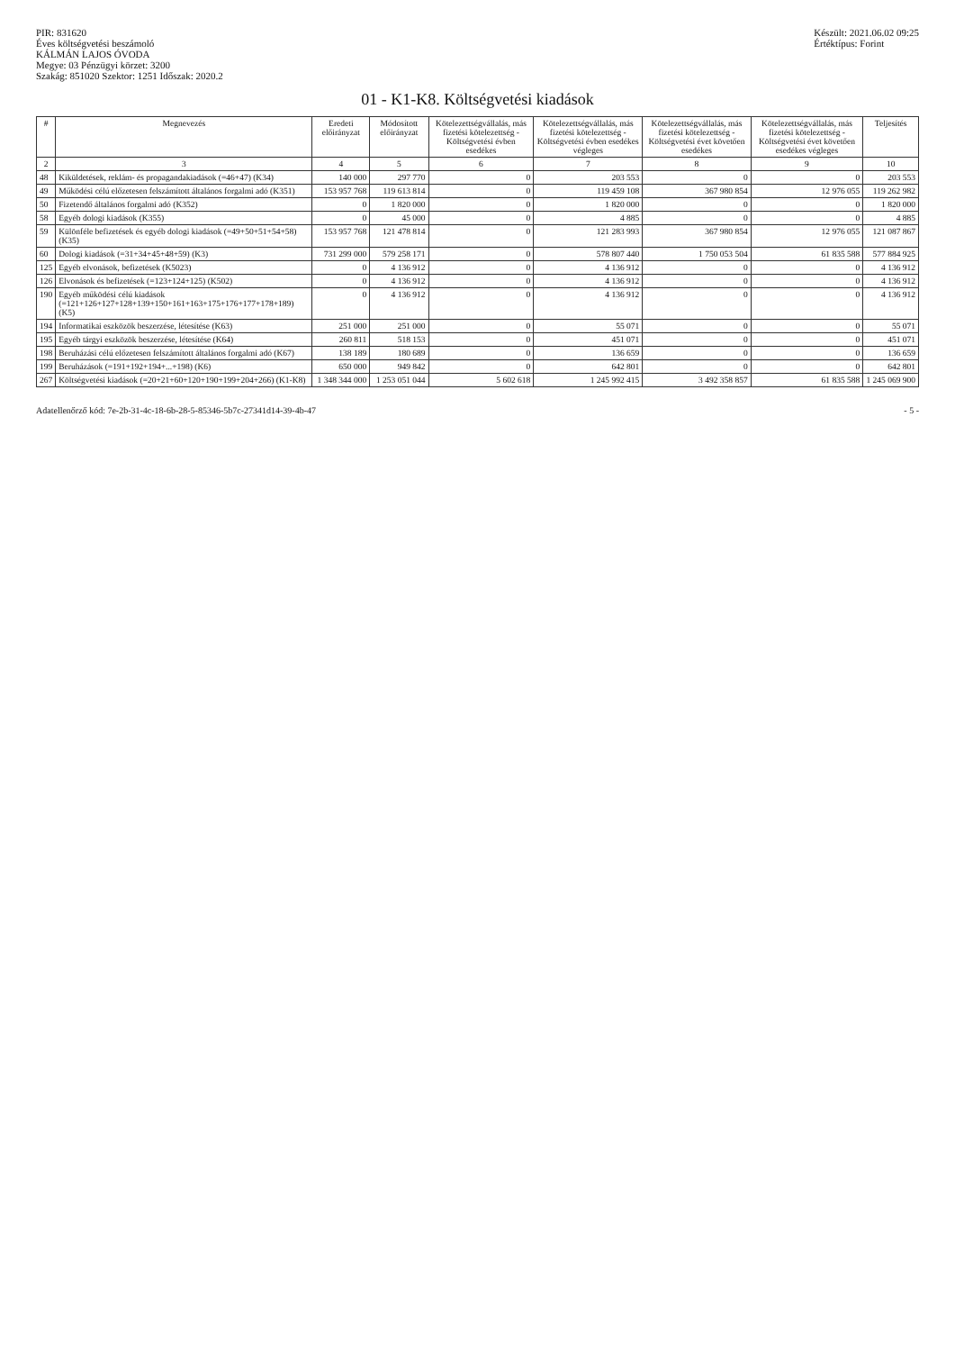PIR: 831620
Éves költségvetési beszámoló
KÁLMÁN LAJOS ÓVODA
Megye: 03 Pénzügyi körzet: 3200
Szakág: 851020 Szektor: 1251 Időszak: 2020.2
Készült: 2021.06.02 09:25
Értéktípus: Forint
01 - K1-K8. Költségvetési kiadások
| # | Megnevezés | Eredeti előirányzat | Módosított előirányzat | Kötelezettségvállalás, más fizetési kötelezettség - Költségvetési évben esedékes | Kötelezettségvállalás, más fizetési kötelezettség - Költségvetési évben esedékes végleges | Kötelezettségvállalás, más fizetési kötelezettség - Költségvetési évet követően esedékes | Kötelezettségvállalás, más fizetési kötelezettség - Költségvetési évet követően esedékes végleges | Teljesítés |
| --- | --- | --- | --- | --- | --- | --- | --- | --- |
| 2 | 3 | 4 | 5 | 6 | 7 | 8 | 9 | 10 |
| 48 | Kiküldetések, reklám- és propagandakiadások (=46+47) (K34) | 140 000 | 297 770 | 0 | 203 553 | 0 | 0 | 203 553 |
| 49 | Működési célú előzetesen felszámított általános forgalmi adó (K351) | 153 957 768 | 119 613 814 | 0 | 119 459 108 | 367 980 854 | 12 976 055 | 119 262 982 |
| 50 | Fizetendő általános forgalmi adó (K352) | 0 | 1 820 000 | 0 | 1 820 000 | 0 | 0 | 1 820 000 |
| 58 | Egyéb dologi kiadások (K355) | 0 | 45 000 | 0 | 4 885 | 0 | 0 | 4 885 |
| 59 | Különféle befizetések és egyéb dologi kiadások (=49+50+51+54+58) (K35) | 153 957 768 | 121 478 814 | 0 | 121 283 993 | 367 980 854 | 12 976 055 | 121 087 867 |
| 60 | Dologi kiadások (=31+34+45+48+59) (K3) | 731 299 000 | 579 258 171 | 0 | 578 807 440 | 1 750 053 504 | 61 835 588 | 577 884 925 |
| 125 | Egyéb elvonások, befizetések (K5023) | 0 | 4 136 912 | 0 | 4 136 912 | 0 | 0 | 4 136 912 |
| 126 | Elvonások és befizetések (=123+124+125) (K502) | 0 | 4 136 912 | 0 | 4 136 912 | 0 | 0 | 4 136 912 |
| 190 | Egyéb működési célú kiadások (=121+126+127+128+139+150+161+163+175+176+177+178+189) (K5) | 0 | 4 136 912 | 0 | 4 136 912 | 0 | 0 | 4 136 912 |
| 194 | Informatikai eszközök beszerzése, létesítése (K63) | 251 000 | 251 000 | 0 | 55 071 | 0 | 0 | 55 071 |
| 195 | Egyéb tárgyi eszközök beszerzése, létesítése (K64) | 260 811 | 518 153 | 0 | 451 071 | 0 | 0 | 451 071 |
| 198 | Beruházási célú előzetesen felszámított általános forgalmi adó (K67) | 138 189 | 180 689 | 0 | 136 659 | 0 | 0 | 136 659 |
| 199 | Beruházások (=191+192+194+...+198) (K6) | 650 000 | 949 842 | 0 | 642 801 | 0 | 0 | 642 801 |
| 267 | Költségvetési kiadások (=20+21+60+120+190+199+204+266) (K1-K8) | 1 348 344 000 | 1 253 051 044 | 5 602 618 | 1 245 992 415 | 3 492 358 857 | 61 835 588 | 1 245 069 900 |
Adatellenőrző kód: 7e-2b-31-4c-18-6b-28-5-85346-5b7c-27341d14-39-4b-47 - 5 -